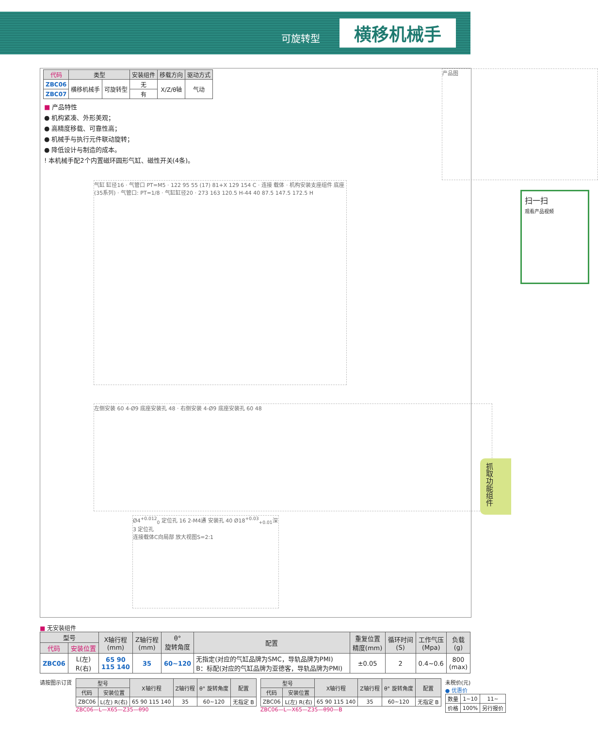可旋转型 横移机械手
| 代码 | 类型 | | 安装组件 | 移载方向 | 驱动方式 |
| --- | --- | --- | --- | --- | --- |
| ZBC06 | 横移机械手 | 可旋转型 | 无 | X/Z/θ轴 | 气动 |
| ZBC07 | | | 有 | | |
■ 产品特性
● 机构紧凑、外形美观；
● 高精度移载、可靠性高；
● 机械手与执行元件联动旋转；
● 降低设计与制造的成本。
! 本机械手配2个内置磁环圆形气缸、磁性开关(4条)。
产品图
气缸 缸径16 · 气管口 PT=M5 · 122 95 55 (17) 81+X 129 154 C · 连接 载体 · 机构安装支座组件 底座(35系列) · 气管口: PT=1/8 · 气缸缸径20 · 273 163 120.5 H-44 40 87.5 147.5 172.5 H
扫一扫
观看产品视频
左侧安装 60 4-Ø9 底座安装孔 48 · 右侧安装 4-Ø9 底座安装孔 60 48
Ø4<sup>+0.012</sup><sub>0</sub> 定位孔 16 2-M4通 安装孔 40 Ø18<sup>+0.03</sup><sub>+0.01</sub>深3 定位孔
连接载体C向局部 放大视图S=2:1
抓
取
功
能
组
件
■ 无安装组件
| 型号 | | X轴行程 (mm) | Z轴行程 (mm) | θ° 旋转角度 | 配置 | 重复位置 精度(mm) | 循环时间 (S) | 工作气压 (Mpa) | 负载 (g) |
| --- | --- | --- | --- | --- | --- | --- | --- | --- | --- |
| 代码 | 安装位置 | | | | | | | | |
| ZBC06 | L(左) R(右) | 65 90 115 140 | 35 | 60~120 | 无指定(对应的气缸品牌为SMC，导轨品牌为PMI) B：标配(对应的气缸品牌为亚德客，导轨品牌为PMI) | ±0.05 | 2 | 0.4~0.6 | 800 (max) |
请按图示订货
| 型号 | | X轴行程 | Z轴行程 | θ° 旋转角度 | 配置 |
| --- | --- | --- | --- | --- | --- |
| 代码 | 安装位置 | | | | |
| ZBC06 | L(左) R(右) | 65 90 115 140 | 35 | 60~120 | 无指定 B |
ZBC06—L—X65—Z35—θ90
| 型号 | | X轴行程 | Z轴行程 | θ° 旋转角度 | 配置 |
| --- | --- | --- | --- | --- | --- |
| 代码 | 安装位置 | | | | |
| ZBC06 | L(左) R(右) | 65 90 115 140 | 35 | 60~120 | 无指定 B |
ZBC06—L—X65—Z35—θ90—B
未税价(元)
● 优惠价
| 数量 | 1~10 | 11~ |
| 价格 | 100% | 另行报价 |